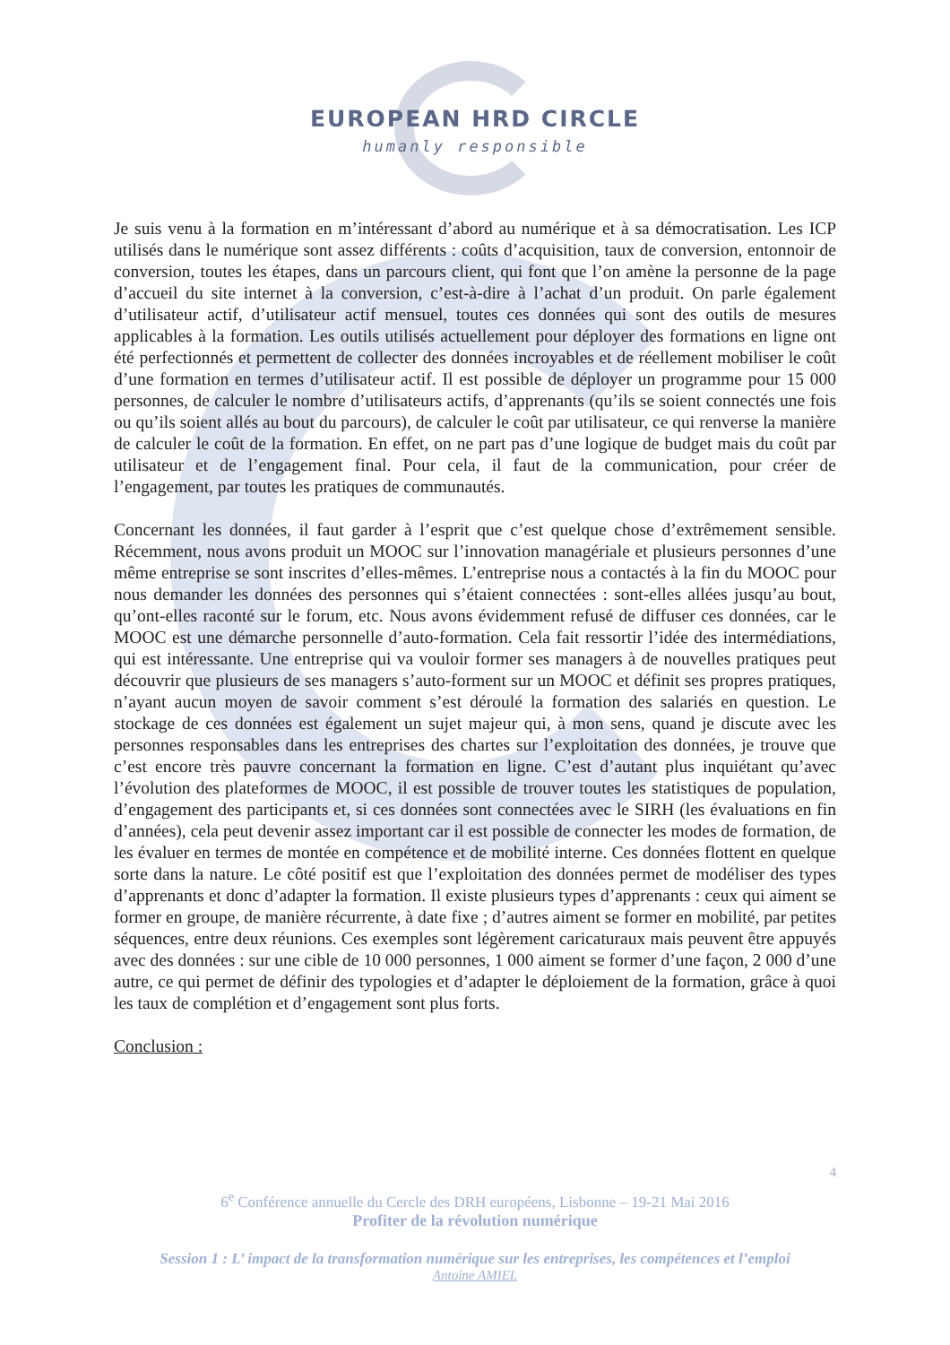EUROPEAN HRD CIRCLE
humanly responsible
Je suis venu à la formation en m’intéressant d’abord au numérique et à sa démocratisation. Les ICP utilisés dans le numérique sont assez différents : coûts d’acquisition, taux de conversion, entonnoir de conversion, toutes les étapes, dans un parcours client, qui font que l’on amène la personne de la page d’accueil du site internet à la conversion, c’est-à-dire à l’achat d’un produit. On parle également d’utilisateur actif, d’utilisateur actif mensuel, toutes ces données qui sont des outils de mesures applicables à la formation. Les outils utilisés actuellement pour déployer des formations en ligne ont été perfectionnés et permettent de collecter des données incroyables et de réellement mobiliser le coût d’une formation en termes d’utilisateur actif. Il est possible de déployer un programme pour 15 000 personnes, de calculer le nombre d’utilisateurs actifs, d’apprenants (qu’ils se soient connectés une fois ou qu’ils soient allés au bout du parcours), de calculer le coût par utilisateur, ce qui renverse la manière de calculer le coût de la formation. En effet, on ne part pas d’une logique de budget mais du coût par utilisateur et de l’engagement final. Pour cela, il faut de la communication, pour créer de l’engagement, par toutes les pratiques de communautés.
Concernant les données, il faut garder à l’esprit que c’est quelque chose d’extrêmement sensible. Récemment, nous avons produit un MOOC sur l’innovation managériale et plusieurs personnes d’une même entreprise se sont inscrites d’elles-mêmes. L’entreprise nous a contactés à la fin du MOOC pour nous demander les données des personnes qui s’étaient connectées : sont-elles allées jusqu’au bout, qu’ont-elles raconté sur le forum, etc. Nous avons évidemment refusé de diffuser ces données, car le MOOC est une démarche personnelle d’auto-formation. Cela fait ressortir l’idée des intermédiations, qui est intéressante. Une entreprise qui va vouloir former ses managers à de nouvelles pratiques peut découvrir que plusieurs de ses managers s’auto-forment sur un MOOC et définit ses propres pratiques, n’ayant aucun moyen de savoir comment s’est déroulé la formation des salariés en question. Le stockage de ces données est également un sujet majeur qui, à mon sens, quand je discute avec les personnes responsables dans les entreprises des chartes sur l’exploitation des données, je trouve que c’est encore très pauvre concernant la formation en ligne. C’est d’autant plus inquiétant qu’avec l’évolution des plateformes de MOOC, il est possible de trouver toutes les statistiques de population, d’engagement des participants et, si ces données sont connectées avec le SIRH (les évaluations en fin d’années), cela peut devenir assez important car il est possible de connecter les modes de formation, de les évaluer en termes de montée en compétence et de mobilité interne. Ces données flottent en quelque sorte dans la nature. Le côté positif est que l’exploitation des données permet de modéliser des types d’apprenants et donc d’adapter la formation. Il existe plusieurs types d’apprenants : ceux qui aiment se former en groupe, de manière récurrente, à date fixe ; d’autres aiment se former en mobilité, par petites séquences, entre deux réunions. Ces exemples sont légèrement caricaturaux mais peuvent être appuyés avec des données : sur une cible de 10 000 personnes, 1 000 aiment se former d’une façon, 2 000 d’une autre, ce qui permet de définir des typologies et d’adapter le déploiement de la formation, grâce à quoi les taux de complétion et d’engagement sont plus forts.
Conclusion :
4
6<sup>e</sup> Conférence annuelle du Cercle des DRH européens, Lisbonne – 19-21 Mai 2016
Profiter de la révolution numérique
Session 1 : L’ impact de la transformation numérique sur les entreprises, les compétences et l’emploi
Antoine AMIEL